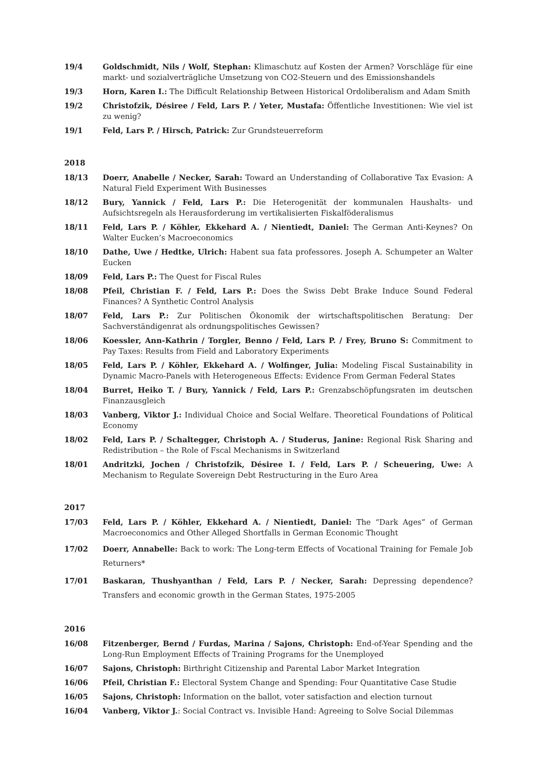19/4 Goldschmidt, Nils / Wolf, Stephan: Klimaschutz auf Kosten der Armen? Vorschläge für eine markt- und sozialverträgliche Umsetzung von CO2-Steuern und des Emissionshandels
19/3 Horn, Karen I.: The Difficult Relationship Between Historical Ordoliberalism and Adam Smith
19/2 Christofzik, Désiree / Feld, Lars P. / Yeter, Mustafa: Öffentliche Investitionen: Wie viel ist zu wenig?
19/1 Feld, Lars P. / Hirsch, Patrick: Zur Grundsteuerreform
2018
18/13 Doerr, Anabelle / Necker, Sarah: Toward an Understanding of Collaborative Tax Evasion: A Natural Field Experiment With Businesses
18/12 Bury, Yannick / Feld, Lars P.: Die Heterogenität der kommunalen Haushalts- und Aufsichtsregeln als Herausforderung im vertikalisierten Fiskalföderalismus
18/11 Feld, Lars P. / Köhler, Ekkehard A. / Nientiedt, Daniel: The German Anti-Keynes? On Walter Eucken’s Macroeconomics
18/10 Dathe, Uwe / Hedtke, Ulrich: Habent sua fata professores. Joseph A. Schumpeter an Walter Eucken
18/09 Feld, Lars P.: The Quest for Fiscal Rules
18/08 Pfeil, Christian F. / Feld, Lars P.: Does the Swiss Debt Brake Induce Sound Federal Finances? A Synthetic Control Analysis
18/07 Feld, Lars P.: Zur Politischen Ökonomik der wirtschaftspolitischen Beratung: Der Sachverständigenrat als ordnungspolitisches Gewissen?
18/06 Koessler, Ann-Kathrin / Torgler, Benno / Feld, Lars P. / Frey, Bruno S: Commitment to Pay Taxes: Results from Field and Laboratory Experiments
18/05 Feld, Lars P. / Köhler, Ekkehard A. / Wolfinger, Julia: Modeling Fiscal Sustainability in Dynamic Macro-Panels with Heterogeneous Effects: Evidence From German Federal States
18/04 Burret, Heiko T. / Bury, Yannick / Feld, Lars P.: Grenzabschöpfungsraten im deutschen Finanzausgleich
18/03 Vanberg, Viktor J.: Individual Choice and Social Welfare. Theoretical Foundations of Political Economy
18/02 Feld, Lars P. / Schaltegger, Christoph A. / Studerus, Janine: Regional Risk Sharing and Redistribution – the Role of Fscal Mechanisms in Switzerland
18/01 Andritzki, Jochen / Christofzik, Désiree I. / Feld, Lars P. / Scheuering, Uwe: A Mechanism to Regulate Sovereign Debt Restructuring in the Euro Area
2017
17/03 Feld, Lars P. / Köhler, Ekkehard A. / Nientiedt, Daniel: The “Dark Ages” of German Macroeconomics and Other Alleged Shortfalls in German Economic Thought
17/02 Doerr, Annabelle: Back to work: The Long-term Effects of Vocational Training for Female Job Returners*
17/01 Baskaran, Thushyanthan / Feld, Lars P. / Necker, Sarah: Depressing dependence? Transfers and economic growth in the German States, 1975-2005
2016
16/08 Fitzenberger, Bernd / Furdas, Marina / Sajons, Christoph: End-of-Year Spending and the Long-Run Employment Effects of Training Programs for the Unemployed
16/07 Sajons, Christoph: Birthright Citizenship and Parental Labor Market Integration
16/06 Pfeil, Christian F.: Electoral System Change and Spending: Four Quantitative Case Studie
16/05 Sajons, Christoph: Information on the ballot, voter satisfaction and election turnout
16/04 Vanberg, Viktor J.: Social Contract vs. Invisible Hand: Agreeing to Solve Social Dilemmas